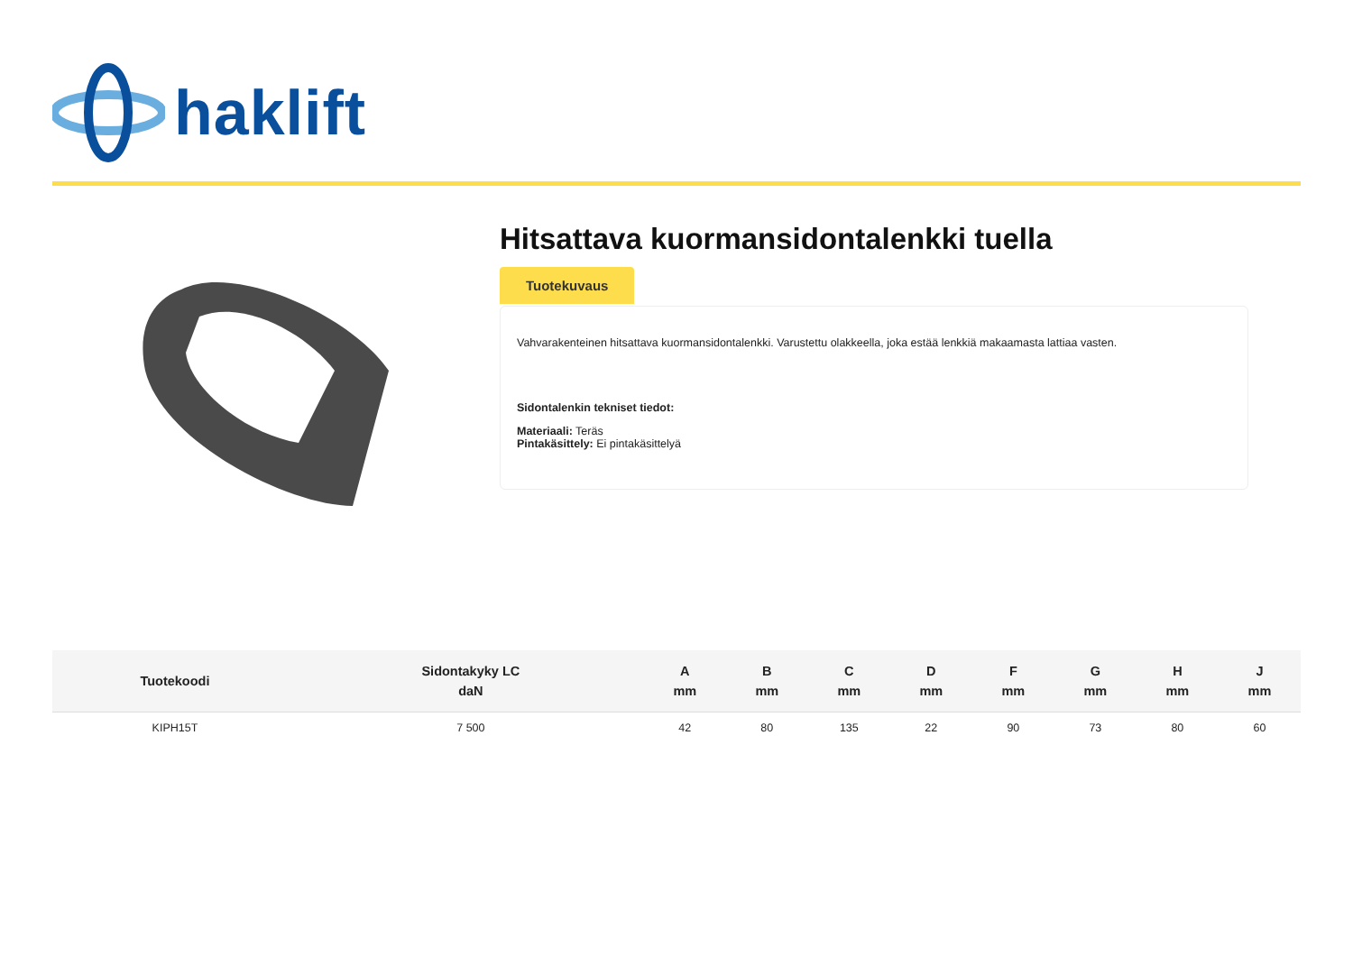haklift
Hitsattava kuormansidontalenkki tuella
Tuotekuvaus
Vahvarakenteinen hitsattava kuormansidontalenkki. Varustettu olakkeella, joka estää lenkkiä makaamasta lattiaa vasten.
Sidontalenkin tekniset tiedot:
Materiaali: Teräs
Pintakäsittely: Ei pintakäsittelyä
| Tuotekoodi | Sidontakyky LC daN | A mm | B mm | C mm | D mm | F mm | G mm | H mm | J mm |
| --- | --- | --- | --- | --- | --- | --- | --- | --- | --- |
| KIPH15T | 7 500 | 42 | 80 | 135 | 22 | 90 | 73 | 80 | 60 |